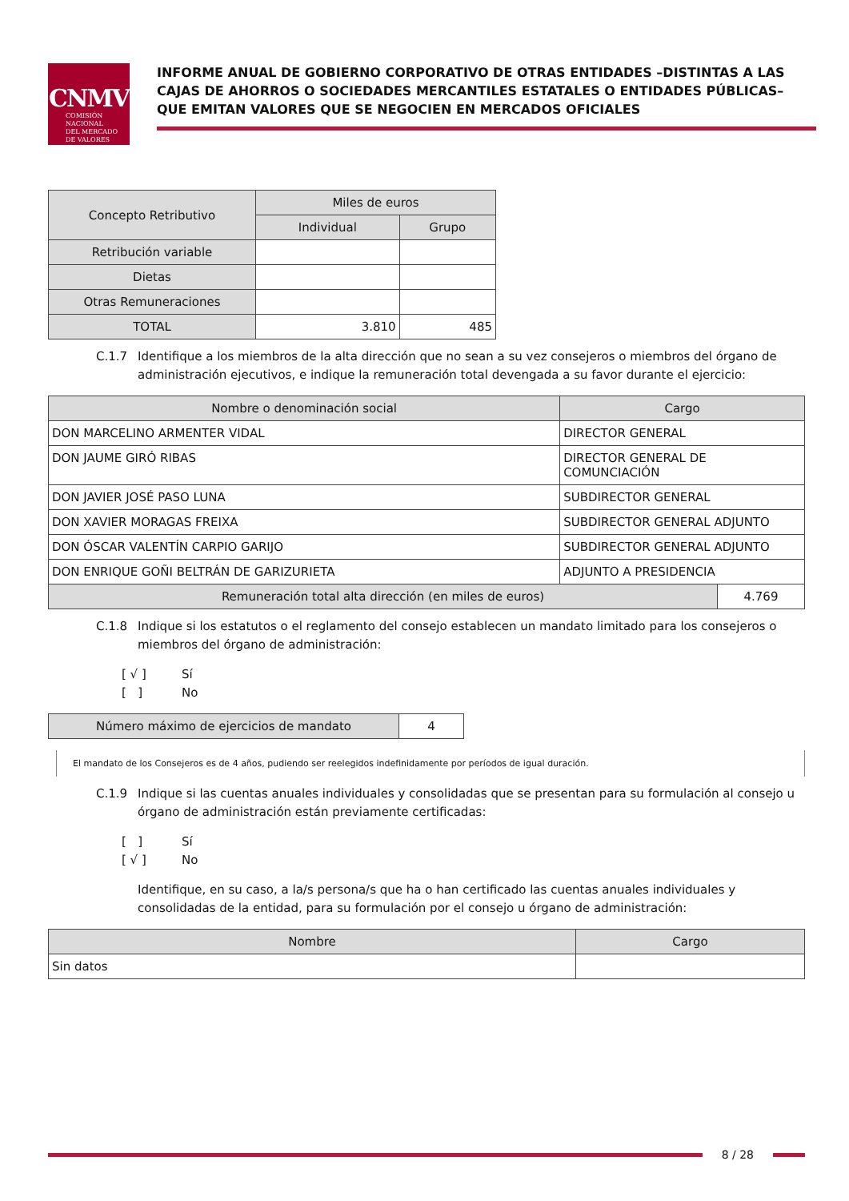CNMV
COMISIÓN
NACIONAL
DEL MERCADO
DE VALORES
INFORME ANUAL DE GOBIERNO CORPORATIVO DE OTRAS ENTIDADES –DISTINTAS A LAS CAJAS DE AHORROS O SOCIEDADES MERCANTILES ESTATALES O ENTIDADES PÚBLICAS– QUE EMITAN VALORES QUE SE NEGOCIEN EN MERCADOS OFICIALES
| Concepto Retributivo | Miles de euros | |
| --- | --- | --- |
| | Individual | Grupo |
| Retribución variable | | |
| Dietas | | |
| Otras Remuneraciones | | |
| TOTAL | 3.810 | 485 |
C.1.7 Identifique a los miembros de la alta dirección que no sean a su vez consejeros o miembros del órgano de administración ejecutivos, e indique la remuneración total devengada a su favor durante el ejercicio:
| Nombre o denominación social | Cargo | |
| --- | --- | --- |
| DON MARCELINO ARMENTER VIDAL | DIRECTOR GENERAL | |
| DON JAUME GIRÓ RIBAS | DIRECTOR GENERAL DE COMUNCIACIÓN | |
| DON JAVIER JOSÉ PASO LUNA | SUBDIRECTOR GENERAL | |
| DON XAVIER MORAGAS FREIXA | SUBDIRECTOR GENERAL ADJUNTO | |
| DON ÓSCAR VALENTÍN CARPIO GARIJO | SUBDIRECTOR GENERAL ADJUNTO | |
| DON ENRIQUE GOÑI BELTRÁN DE GARIZURIETA | ADJUNTO A PRESIDENCIA | |
| Remuneración total alta dirección (en miles de euros) | | 4.769 |
C.1.8 Indique si los estatutos o el reglamento del consejo establecen un mandato limitado para los consejeros o miembros del órgano de administración:
[ √ ] Sí
[ ] No
| Número máximo de ejercicios de mandato | 4 |
El mandato de los Consejeros es de 4 años, pudiendo ser reelegidos indefinidamente por períodos de igual duración.
C.1.9 Indique si las cuentas anuales individuales y consolidadas que se presentan para su formulación al consejo u órgano de administración están previamente certificadas:
[ ] Sí
[ √ ] No
Identifique, en su caso, a la/s persona/s que ha o han certificado las cuentas anuales individuales y consolidadas de la entidad, para su formulación por el consejo u órgano de administración:
| Nombre | Cargo |
| --- | --- |
| Sin datos | |
8 / 28